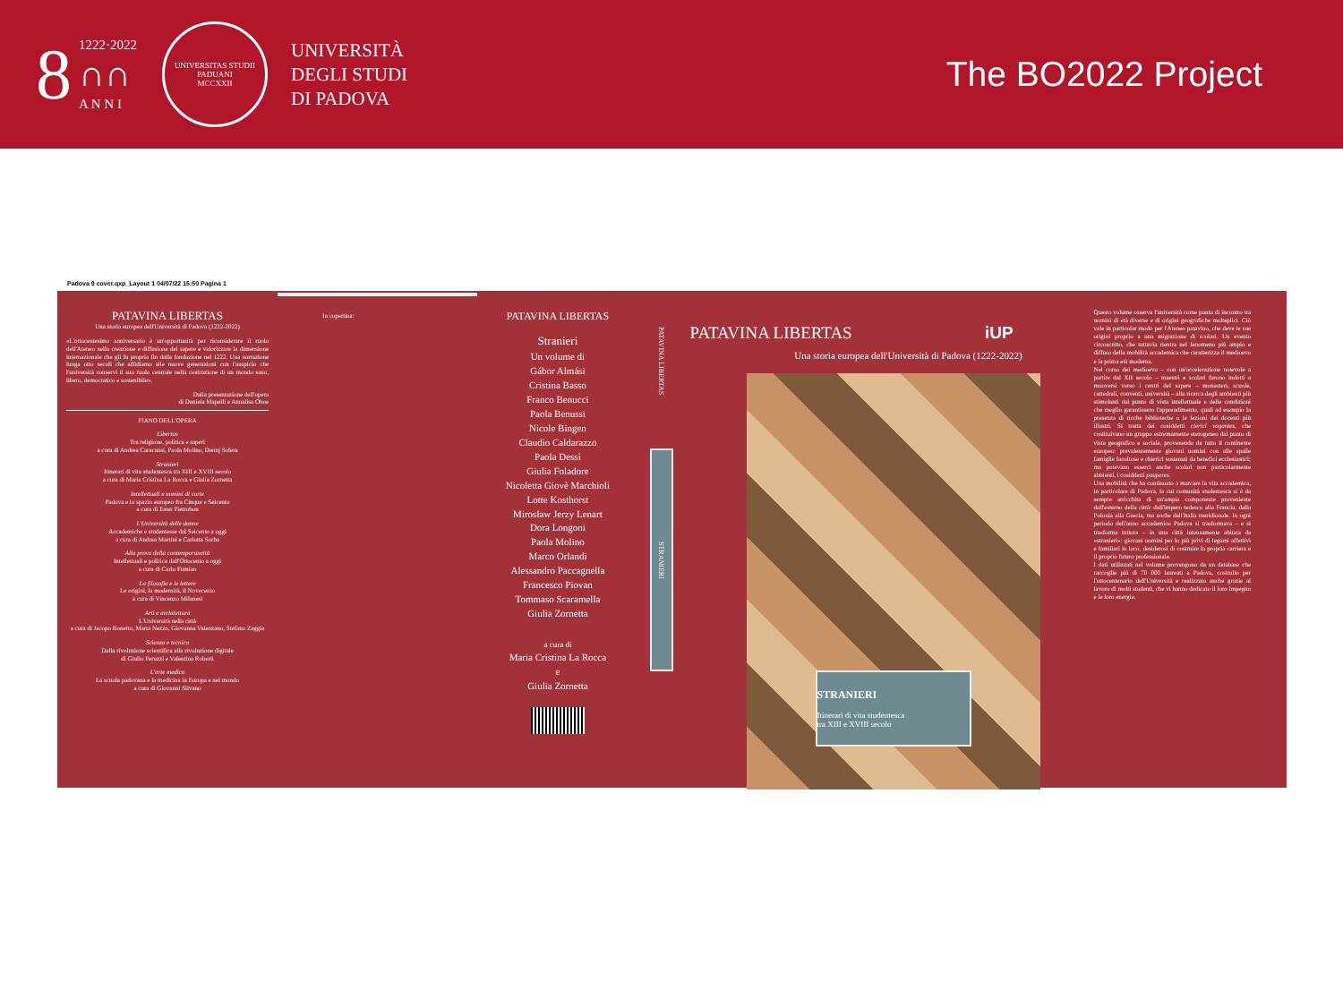8
1222·2022
∩∩
A N N I
UNIVERSITAS STUDII PADUANI
MCCXXII
UNIVERSITÀ
DEGLI STUDI
DI PADOVA
The BO2022 Project
Padova 9 cover.qxp_Layout 1 04/07/22 15:50 Pagina 1
PATAVINA LIBERTAS
Una storia europea dell'Università di Padova (1222-2022)
«L'ottocentesimo anniversario è un'opportunità per riconsiderare il ruolo dell'Ateneo nella creazione e diffusione del sapere e valorizzare la dimensione internazionale che gli fu propria fin dalla fondazione nel 1222. Una narrazione lunga otto secoli che affidiamo alle nuove generazioni con l'auspicio che l'università conservi il suo ruolo centrale nella costruzione di un mondo sano, libero, democratico e sostenibile».
Dalla presentazione dell'opera
di Daniela Mapelli e Annalisa Oboe
PIANO DELL'OPERA
Libertas
Tra religione, politica e saperi
a cura di Andrea Caracausi, Paola Molino, Dennj Solera
Stranieri
Itinerari di vita studentesca tra XIII e XVIII secolo
a cura di Maria Cristina La Rocca e Giulia Zornetta
Intellettuali e uomini di corte
Padova e lo spazio europeo fra Cinque e Seicento
a cura di Ester Pietrobon
L'Università delle donne
Accademiche e studentesse dal Seicento a oggi
a cura di Andrea Martini e Carlotta Sorba
Alla prova della contemporaneità
Intellettuali e politica dall'Ottocento a oggi
a cura di Carlo Fumian
La filosofia e le lettere
Le origini, la modernità, il Novecento
a cura di Vincenzo Milanesi
Arti e architettura
L'Università nella città
a cura di Jacopo Bonetto, Marta Nezzo, Giovanna Valenzano, Stefano Zaggia
Scienza e tecnica
Dalla rivoluzione scientifica alla rivoluzione digitale
di Giulio Peruzzi e Valentina Roberti
L'arte medica
La scuola padovana e la medicina in Europa e nel mondo
a cura di Giovanni Silvano
In copertina:
PATAVINA LIBERTAS
Stranieri
Un volume di
Gábor Almási
Cristina Basso
Franco Benucci
Paola Benussi
Nicole Bingen
Claudio Caldarazzo
Paola Dessì
Giulia Foladore
Nicoletta Giovè Marchioli
Lotte Kosthorst
Mirosław Jerzy Lenart
Dora Longoni
Paola Molino
Marco Orlandi
Alessandro Paccagnella
Francesco Piovan
Tommaso Scaramella
Giulia Zornetta
a cura di
Maria Cristina La Rocca
e
Giulia Zornetta
PATAVINA LIBERTAS
STRANIERI
PATAVINA LIBERTAS iUP
Una storia europea dell'Università di Padova (1222-2022)
STRANIERI
Itinerari di vita studentesca
tra XIII e XVIII secolo
Questo volume osserva l'università come punto di incontro tra uomini di età diverse e di origini geografiche molteplici. Ciò vale in particolar modo per l'Ateneo patavino, che deve le sue origini proprio a una migrazione di scolari. Un evento circoscritto, che tuttavia rientra nel fenomeno più ampio e diffuso della mobilità accademica che caratterizza il medioevo e la prima età moderna.
Nel corso del medioevo – con un'accelerazione notevole a partire dal XII secolo – maestri e scolari furono indotti a muoversi verso i centri del sapere – monasteri, scuole, cattedrali, conventi, università – alla ricerca degli ambienti più stimolanti dal punto di vista intellettuale e delle condizioni che meglio garantissero l'apprendimento, quali ad esempio la presenza di ricche biblioteche o le lezioni dei docenti più illustri. Si tratta dei cosiddetti clerici vagantes, che costituivano un gruppo estremamente eterogeneo dal punto di vista geografico e sociale, provenendo da tutto il continente europeo: prevalentemente giovani uomini con alle spalle famiglie facoltose e chierici sostenuti da benefici ecclesiastici; ma potevano esserci anche scolari non particolarmente abbienti, i cosiddetti pauperes.
Una mobilità che ha continuato a marcare la vita accademica, in particolare di Padova, la cui comunità studentesca si è da sempre arricchita di un'ampia componente proveniente dall'esterno della città: dall'impero tedesco alla Francia, dalla Polonia alla Grecia, ma anche dall'Italia meridionale. In ogni periodo dell'anno accademico Padova si trasformava – e si trasforma tuttora – in una città intensamente abitata da «stranieri»: giovani uomini per lo più privi di legami affettivi e familiari in loco, desiderosi di costruire la propria carriera e il proprio futuro professionale.
I dati utilizzati nel volume provengono da un database che raccoglie più di 70 000 laureati a Padova, costruito per l'ottocentenario dell'Università e realizzato anche grazie al lavoro di molti studenti, che vi hanno dedicato il loro impegno e le loro energie.